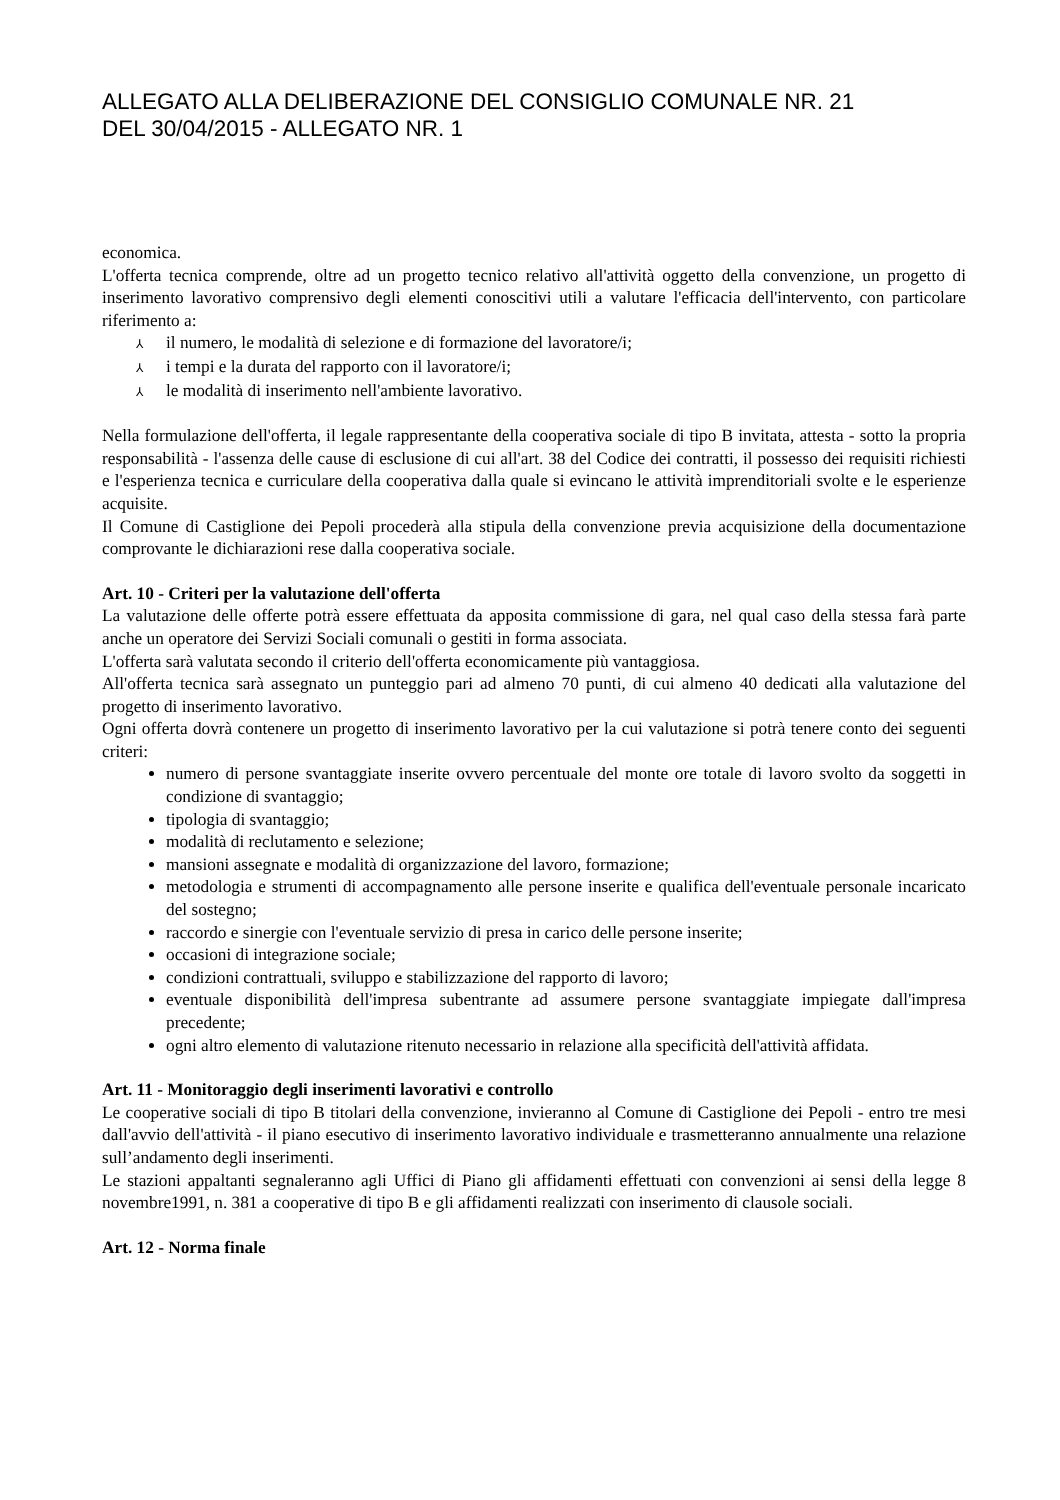ALLEGATO ALLA DELIBERAZIONE DEL CONSIGLIO COMUNALE NR. 21
DEL 30/04/2015 - ALLEGATO NR. 1
economica.
L'offerta tecnica comprende, oltre ad un progetto tecnico relativo all'attività oggetto della convenzione, un progetto di inserimento lavorativo comprensivo degli elementi conoscitivi utili a valutare l'efficacia dell'intervento, con particolare riferimento a:
⅄ il numero, le modalità di selezione e di formazione del lavoratore/i;
⅄ i tempi e la durata del rapporto con il lavoratore/i;
⅄ le modalità di inserimento nell'ambiente lavorativo.
Nella formulazione dell'offerta, il legale rappresentante della cooperativa sociale di tipo B invitata, attesta - sotto la propria responsabilità - l'assenza delle cause di esclusione di cui all'art. 38 del Codice dei contratti, il possesso dei requisiti richiesti e l'esperienza tecnica e curriculare della cooperativa dalla quale si evincano le attività imprenditoriali svolte e le esperienze acquisite.
Il Comune di Castiglione dei Pepoli procederà alla stipula della convenzione previa acquisizione della documentazione comprovante le dichiarazioni rese dalla cooperativa sociale.
Art. 10 - Criteri per la valutazione dell'offerta
La valutazione delle offerte potrà essere effettuata da apposita commissione di gara, nel qual caso della stessa farà parte anche un operatore dei Servizi Sociali comunali o gestiti in forma associata.
L'offerta sarà valutata secondo il criterio dell'offerta economicamente più vantaggiosa.
All'offerta tecnica sarà assegnato un punteggio pari ad almeno 70 punti, di cui almeno 40 dedicati alla valutazione del progetto di inserimento lavorativo.
Ogni offerta dovrà contenere un progetto di inserimento lavorativo per la cui valutazione si potrà tenere conto dei seguenti criteri:
numero di persone svantaggiate inserite ovvero percentuale del monte ore totale di lavoro svolto da soggetti in condizione di svantaggio;
tipologia di svantaggio;
modalità di reclutamento e selezione;
mansioni assegnate e modalità di organizzazione del lavoro, formazione;
metodologia e strumenti di accompagnamento alle persone inserite e qualifica dell'eventuale personale incaricato del sostegno;
raccordo e sinergie con l'eventuale servizio di presa in carico delle persone inserite;
occasioni di integrazione sociale;
condizioni contrattuali, sviluppo e stabilizzazione del rapporto di lavoro;
eventuale disponibilità dell'impresa subentrante ad assumere persone svantaggiate impiegate dall'impresa precedente;
ogni altro elemento di valutazione ritenuto necessario in relazione alla specificità dell'attività affidata.
Art. 11 - Monitoraggio degli inserimenti lavorativi e controllo
Le cooperative sociali di tipo B titolari della convenzione, invieranno al Comune di Castiglione dei Pepoli - entro tre mesi dall'avvio dell'attività - il piano esecutivo di inserimento lavorativo individuale e trasmetteranno annualmente una relazione sull’andamento degli inserimenti.
Le stazioni appaltanti segnaleranno agli Uffici di Piano gli affidamenti effettuati con convenzioni ai sensi della legge 8 novembre1991, n. 381 a cooperative di tipo B e gli affidamenti realizzati con inserimento di clausole sociali.
Art. 12 - Norma finale